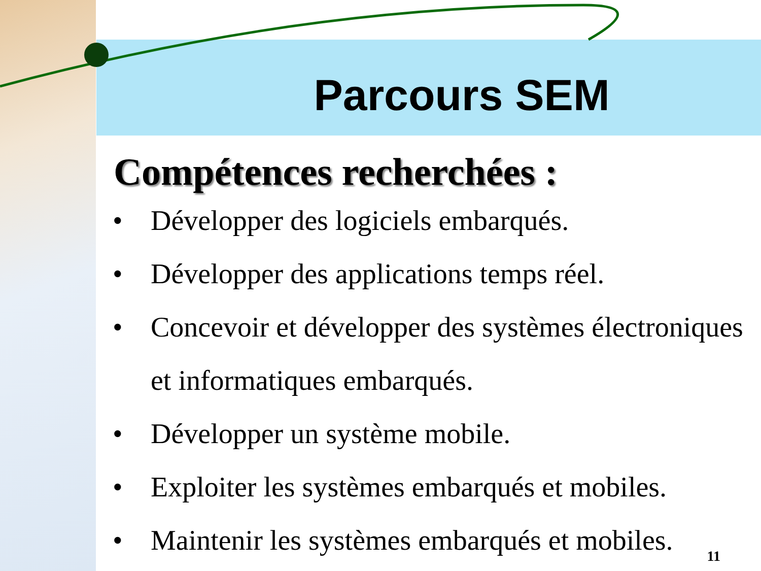Parcours SEM
Compétences recherchées :
• Développer des logiciels embarqués.
• Développer des applications temps réel.
• Concevoir et développer des systèmes électroniques et informatiques embarqués.
• Développer un système mobile.
• Exploiter les systèmes embarqués et mobiles.
• Maintenir les systèmes embarqués et mobiles.
11